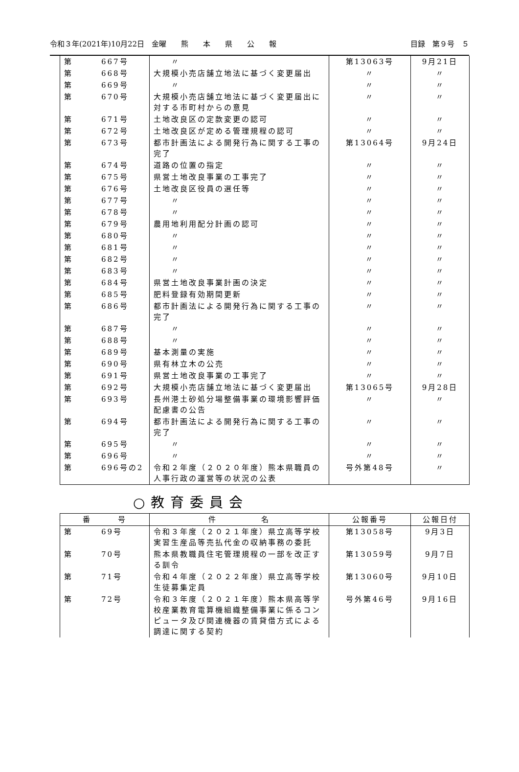令和３年(2021年)10月22日　金曜　　熊　　本　　県　　公　　報 目録　第９号　５
| 第 | 667号 | 〃 | 第13063号 | 9月21日 |
| 第 | 668号 | 大規模小売店舗立地法に基づく変更届出 | 〃 | 〃 |
| 第 | 669号 | 〃 | 〃 | 〃 |
| 第 | 670号 | 大規模小売店舗立地法に基づく変更届出に対する市町村からの意見 | 〃 | 〃 |
| 第 | 671号 | 土地改良区の定款変更の認可 | 〃 | 〃 |
| 第 | 672号 | 土地改良区が定める管理規程の認可 | 〃 | 〃 |
| 第 | 673号 | 都市計画法による開発行為に関する工事の完了 | 第13064号 | 9月24日 |
| 第 | 674号 | 道路の位置の指定 | 〃 | 〃 |
| 第 | 675号 | 県営土地改良事業の工事完了 | 〃 | 〃 |
| 第 | 676号 | 土地改良区役員の選任等 | 〃 | 〃 |
| 第 | 677号 | 〃 | 〃 | 〃 |
| 第 | 678号 | 〃 | 〃 | 〃 |
| 第 | 679号 | 農用地利用配分計画の認可 | 〃 | 〃 |
| 第 | 680号 | 〃 | 〃 | 〃 |
| 第 | 681号 | 〃 | 〃 | 〃 |
| 第 | 682号 | 〃 | 〃 | 〃 |
| 第 | 683号 | 〃 | 〃 | 〃 |
| 第 | 684号 | 県営土地改良事業計画の決定 | 〃 | 〃 |
| 第 | 685号 | 肥料登録有効期間更新 | 〃 | 〃 |
| 第 | 686号 | 都市計画法による開発行為に関する工事の完了 | 〃 | 〃 |
| 第 | 687号 | 〃 | 〃 | 〃 |
| 第 | 688号 | 〃 | 〃 | 〃 |
| 第 | 689号 | 基本測量の実施 | 〃 | 〃 |
| 第 | 690号 | 県有林立木の公売 | 〃 | 〃 |
| 第 | 691号 | 県営土地改良事業の工事完了 | 〃 | 〃 |
| 第 | 692号 | 大規模小売店舗立地法に基づく変更届出 | 第13065号 | 9月28日 |
| 第 | 693号 | 長州港土砂処分場整備事業の環境影響評価配慮書の公告 | 〃 | 〃 |
| 第 | 694号 | 都市計画法による開発行為に関する工事の完了 | 〃 | 〃 |
| 第 | 695号 | 〃 | 〃 | 〃 |
| 第 | 696号 | 〃 | 〃 | 〃 |
| 第 | 696号の2 | 令和２年度（２０２０年度）熊本県職員の人事行政の運営等の状況の公表 | 号外第48号 | 〃 |
○教育委員会
| 番 号 | | 件 名 | 公報番号 | 公報日付 |
| --- | --- | --- | --- | --- |
| 第 | 69号 | 令和３年度（２０２１年度）県立高等学校実習生産品等売払代金の収納事務の委託 | 第13058号 | 9月3日 |
| 第 | 70号 | 熊本県教職員住宅管理規程の一部を改正する訓令 | 第13059号 | 9月7日 |
| 第 | 71号 | 令和４年度（２０２２年度）県立高等学校生徒募集定員 | 第13060号 | 9月10日 |
| 第 | 72号 | 令和３年度（２０２１年度）熊本県高等学校産業教育電算機組織整備事業に係るコンピュータ及び関連機器の賃貸借方式による調達に関する契約 | 号外第46号 | 9月16日 |